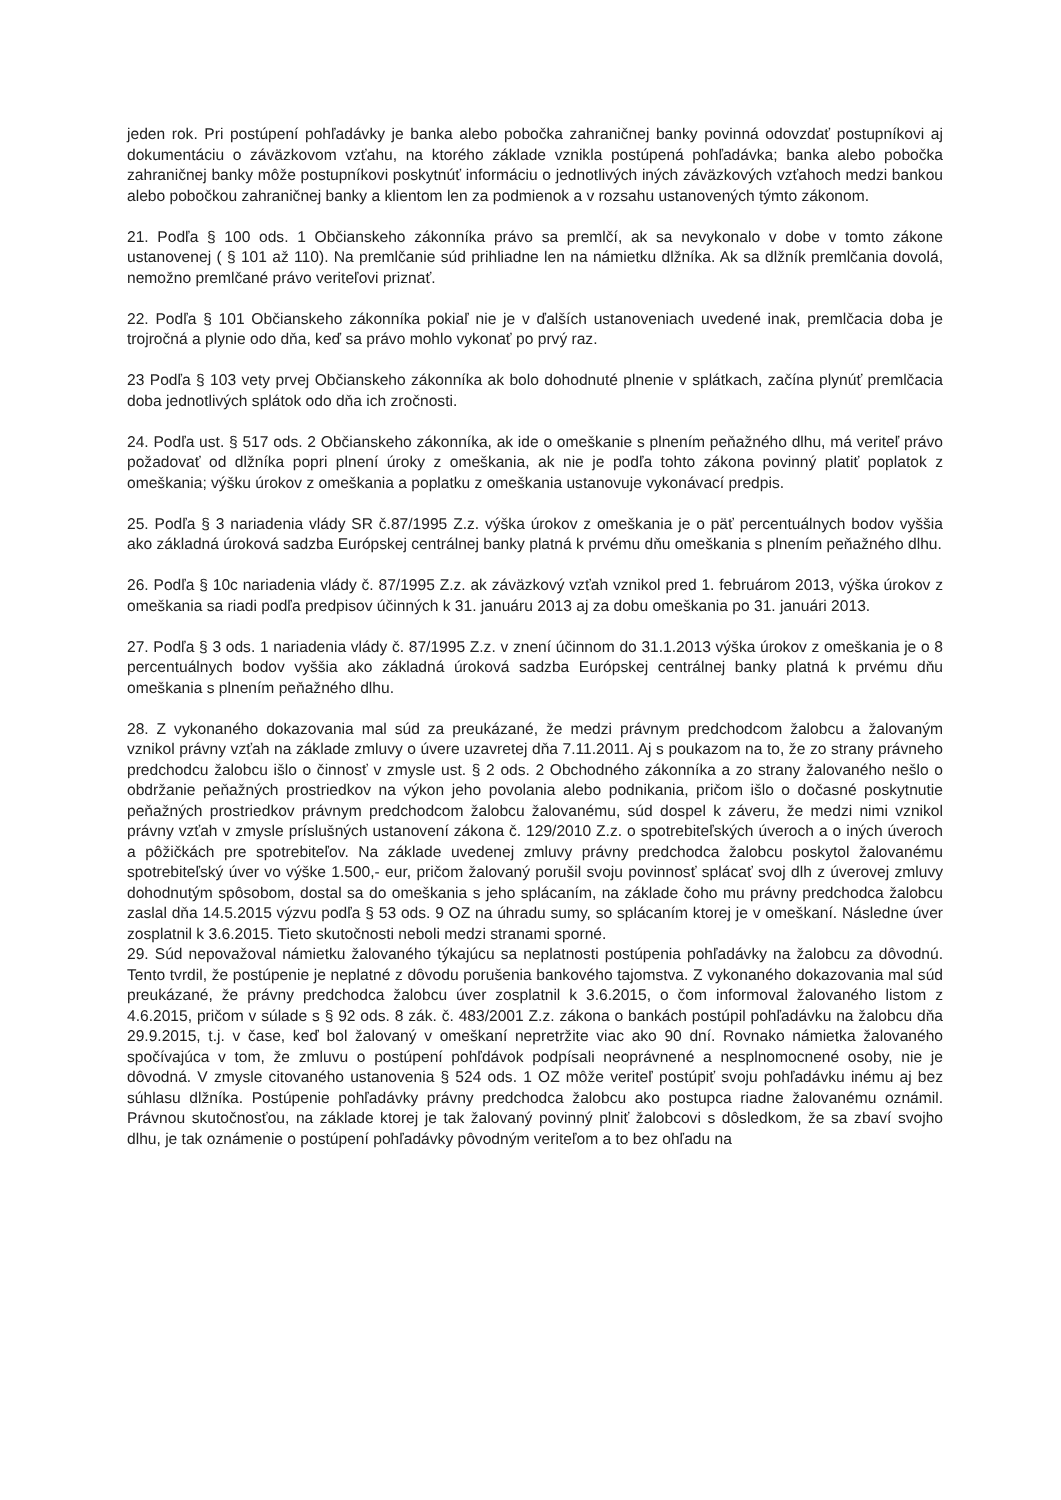jeden rok. Pri postúpení pohľadávky je banka alebo pobočka zahraničnej banky povinná odovzdať postupníkovi aj dokumentáciu o záväzkovom vzťahu, na ktorého základe vznikla postúpená pohľadávka; banka alebo pobočka zahraničnej banky môže postupníkovi poskytnúť informáciu o jednotlivých iných záväzkových vzťahoch medzi bankou alebo pobočkou zahraničnej banky a klientom len za podmienok a v rozsahu ustanovených týmto zákonom.
21. Podľa § 100 ods. 1 Občianskeho zákonníka právo sa premlčí, ak sa nevykonalo v dobe v tomto zákone ustanovenej ( § 101 až 110). Na premlčanie súd prihliadne len na námietku dlžníka. Ak sa dlžník premlčania dovolá, nemožno premlčané právo veriteľovi priznať.
22. Podľa § 101 Občianskeho zákonníka pokiaľ nie je v ďalších ustanoveniach uvedené inak, premlčacia doba je trojročná a plynie odo dňa, keď sa právo mohlo vykonať po prvý raz.
23 Podľa § 103 vety prvej Občianskeho zákonníka ak bolo dohodnuté plnenie v splátkach, začína plynúť premlčacia doba jednotlivých splátok odo dňa ich zročnosti.
24. Podľa ust. § 517 ods. 2 Občianskeho zákonníka, ak ide o omeškanie s plnením peňažného dlhu, má veriteľ právo požadovať od dlžníka popri plnení úroky z omeškania, ak nie je podľa tohto zákona povinný platiť poplatok z omeškania; výšku úrokov z omeškania a poplatku z omeškania ustanovuje vykonávací predpis.
25. Podľa § 3 nariadenia vlády SR č.87/1995 Z.z. výška úrokov z omeškania je o päť percentuálnych bodov vyššia ako základná úroková sadzba Európskej centrálnej banky platná k prvému dňu omeškania s plnením peňažného dlhu.
26. Podľa § 10c nariadenia vlády č. 87/1995 Z.z. ak záväzkový vzťah vznikol pred 1. februárom 2013, výška úrokov z omeškania sa riadi podľa predpisov účinných k 31. januáru 2013 aj za dobu omeškania po 31. januári 2013.
27. Podľa § 3 ods. 1 nariadenia vlády č. 87/1995 Z.z. v znení účinnom do 31.1.2013 výška úrokov z omeškania je o 8 percentuálnych bodov vyššia ako základná úroková sadzba Európskej centrálnej banky platná k prvému dňu omeškania s plnením peňažného dlhu.
28. Z vykonaného dokazovania mal súd za preukázané, že medzi právnym predchodcom žalobcu a žalovaným vznikol právny vzťah na základe zmluvy o úvere uzavretej dňa 7.11.2011. Aj s poukazom na to, že zo strany právneho predchodcu žalobcu išlo o činnosť v zmysle ust. § 2 ods. 2 Obchodného zákonníka a zo strany žalovaného nešlo o obdržanie peňažných prostriedkov na výkon jeho povolania alebo podnikania, pričom išlo o dočasné poskytnutie peňažných prostriedkov právnym predchodcom žalobcu žalovanému, súd dospel k záveru, že medzi nimi vznikol právny vzťah v zmysle príslušných ustanovení zákona č. 129/2010 Z.z. o spotrebiteľských úveroch a o iných úveroch a pôžičkách pre spotrebiteľov. Na základe uvedenej zmluvy právny predchodca žalobcu poskytol žalovanému spotrebiteľský úver vo výške 1.500,- eur, pričom žalovaný porušil svoju povinnosť splácať svoj dlh z úverovej zmluvy dohodnutým spôsobom, dostal sa do omeškania s jeho splácaním, na základe čoho mu právny predchodca žalobcu zaslal dňa 14.5.2015 výzvu podľa § 53 ods. 9 OZ na úhradu sumy, so splácaním ktorej je v omeškaní. Následne úver zosplatnil k 3.6.2015. Tieto skutočnosti neboli medzi stranami sporné.
29. Súd nepovažoval námietku žalovaného týkajúcu sa neplatnosti postúpenia pohľadávky na žalobcu za dôvodnú. Tento tvrdil, že postúpenie je neplatné z dôvodu porušenia bankového tajomstva. Z vykonaného dokazovania mal súd preukázané, že právny predchodca žalobcu úver zosplatnil k 3.6.2015, o čom informoval žalovaného listom z 4.6.2015, pričom v súlade s § 92 ods. 8 zák. č. 483/2001 Z.z. zákona o bankách postúpil pohľadávku na žalobcu dňa 29.9.2015, t.j. v čase, keď bol žalovaný v omeškaní nepretržite viac ako 90 dní. Rovnako námietka žalovaného spočívajúca v tom, že zmluvu o postúpení pohľdávok podpísali neoprávnené a nesplnomocnené osoby, nie je dôvodná. V zmysle citovaného ustanovenia § 524 ods. 1 OZ môže veriteľ postúpiť svoju pohľadávku inému aj bez súhlasu dlžníka. Postúpenie pohľadávky právny predchodca žalobcu ako postupca riadne žalovanému oznámil. Právnou skutočnosťou, na základe ktorej je tak žalovaný povinný plniť žalobcovi s dôsledkom, že sa zbaví svojho dlhu, je tak oznámenie o postúpení pohľadávky pôvodným veriteľom a to bez ohľadu na